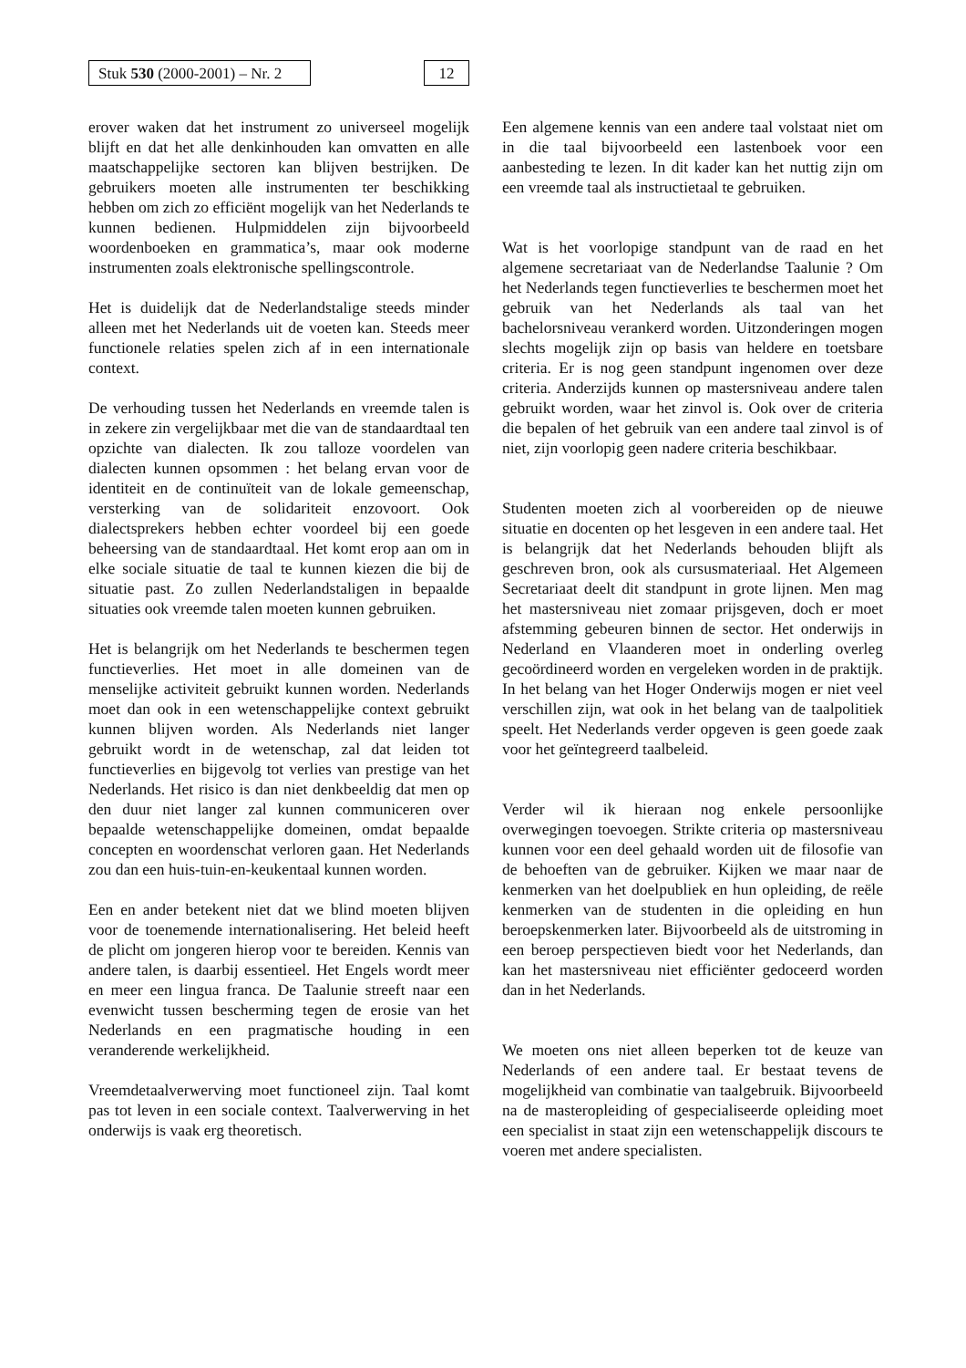Stuk 530 (2000-2001) – Nr. 2
12
erover waken dat het instrument zo universeel mogelijk blijft en dat het alle denkinhouden kan omvatten en alle maatschappelijke sectoren kan blijven bestrijken. De gebruikers moeten alle instrumenten ter beschikking hebben om zich zo efficiënt mogelijk van het Nederlands te kunnen bedienen. Hulpmiddelen zijn bijvoorbeeld woordenboeken en grammatica’s, maar ook moderne instrumenten zoals elektronische spellingscontrole.
Het is duidelijk dat de Nederlandstalige steeds minder alleen met het Nederlands uit de voeten kan. Steeds meer functionele relaties spelen zich af in een internationale context.
De verhouding tussen het Nederlands en vreemde talen is in zekere zin vergelijkbaar met die van de standaardtaal ten opzichte van dialecten. Ik zou talloze voordelen van dialecten kunnen opsommen : het belang ervan voor de identiteit en de continuïteit van de lokale gemeenschap, versterking van de solidariteit enzovoort. Ook dialectsprekers hebben echter voordeel bij een goede beheersing van de standaardtaal. Het komt erop aan om in elke sociale situatie de taal te kunnen kiezen die bij de situatie past. Zo zullen Nederlandstaligen in bepaalde situaties ook vreemde talen moeten kunnen gebruiken.
Het is belangrijk om het Nederlands te beschermen tegen functieverlies. Het moet in alle domeinen van de menselijke activiteit gebruikt kunnen worden. Nederlands moet dan ook in een wetenschappelijke context gebruikt kunnen blijven worden. Als Nederlands niet langer gebruikt wordt in de wetenschap, zal dat leiden tot functieverlies en bijgevolg tot verlies van prestige van het Nederlands. Het risico is dan niet denkbeeldig dat men op den duur niet langer zal kunnen communiceren over bepaalde wetenschappelijke domeinen, omdat bepaalde concepten en woordenschat verloren gaan. Het Nederlands zou dan een huis-tuin-en-keukentaal kunnen worden.
Een en ander betekent niet dat we blind moeten blijven voor de toenemende internationalisering. Het beleid heeft de plicht om jongeren hierop voor te bereiden. Kennis van andere talen, is daarbij essentieel. Het Engels wordt meer en meer een lingua franca. De Taalunie streeft naar een evenwicht tussen bescherming tegen de erosie van het Nederlands en een pragmatische houding in een veranderende werkelijkheid.
Vreemdetaalverwerving moet functioneel zijn. Taal komt pas tot leven in een sociale context. Taalverwerving in het onderwijs is vaak erg theoretisch.
Een algemene kennis van een andere taal volstaat niet om in die taal bijvoorbeeld een lastenboek voor een aanbesteding te lezen. In dit kader kan het nuttig zijn om een vreemde taal als instructietaal te gebruiken.
Wat is het voorlopige standpunt van de raad en het algemene secretariaat van de Nederlandse Taalunie ? Om het Nederlands tegen functieverlies te beschermen moet het gebruik van het Nederlands als taal van het bachelorsniveau verankerd worden. Uitzonderingen mogen slechts mogelijk zijn op basis van heldere en toetsbare criteria. Er is nog geen standpunt ingenomen over deze criteria. Anderzijds kunnen op mastersniveau andere talen gebruikt worden, waar het zinvol is. Ook over de criteria die bepalen of het gebruik van een andere taal zinvol is of niet, zijn voorlopig geen nadere criteria beschikbaar.
Studenten moeten zich al voorbereiden op de nieuwe situatie en docenten op het lesgeven in een andere taal. Het is belangrijk dat het Nederlands behouden blijft als geschreven bron, ook als cursusmateriaal. Het Algemeen Secretariaat deelt dit standpunt in grote lijnen. Men mag het mastersniveau niet zomaar prijsgeven, doch er moet afstemming gebeuren binnen de sector. Het onderwijs in Nederland en Vlaanderen moet in onderling overleg gecoördineerd worden en vergeleken worden in de praktijk. In het belang van het Hoger Onderwijs mogen er niet veel verschillen zijn, wat ook in het belang van de taalpolitiek speelt. Het Nederlands verder opgeven is geen goede zaak voor het geïntegreerd taalbeleid.
Verder wil ik hieraan nog enkele persoonlijke overwegingen toevoegen. Strikte criteria op mastersniveau kunnen voor een deel gehaald worden uit de filosofie van de behoeften van de gebruiker. Kijken we maar naar de kenmerken van het doelpubliek en hun opleiding, de reële kenmerken van de studenten in die opleiding en hun beroepskenmerken later. Bijvoorbeeld als de uitstroming in een beroep perspectieven biedt voor het Nederlands, dan kan het mastersniveau niet efficiënter gedoceerd worden dan in het Nederlands.
We moeten ons niet alleen beperken tot de keuze van Nederlands of een andere taal. Er bestaat tevens de mogelijkheid van combinatie van taalgebruik. Bijvoorbeeld na de masteropleiding of gespecialiseerde opleiding moet een specialist in staat zijn een wetenschappelijk discours te voeren met andere specialisten.